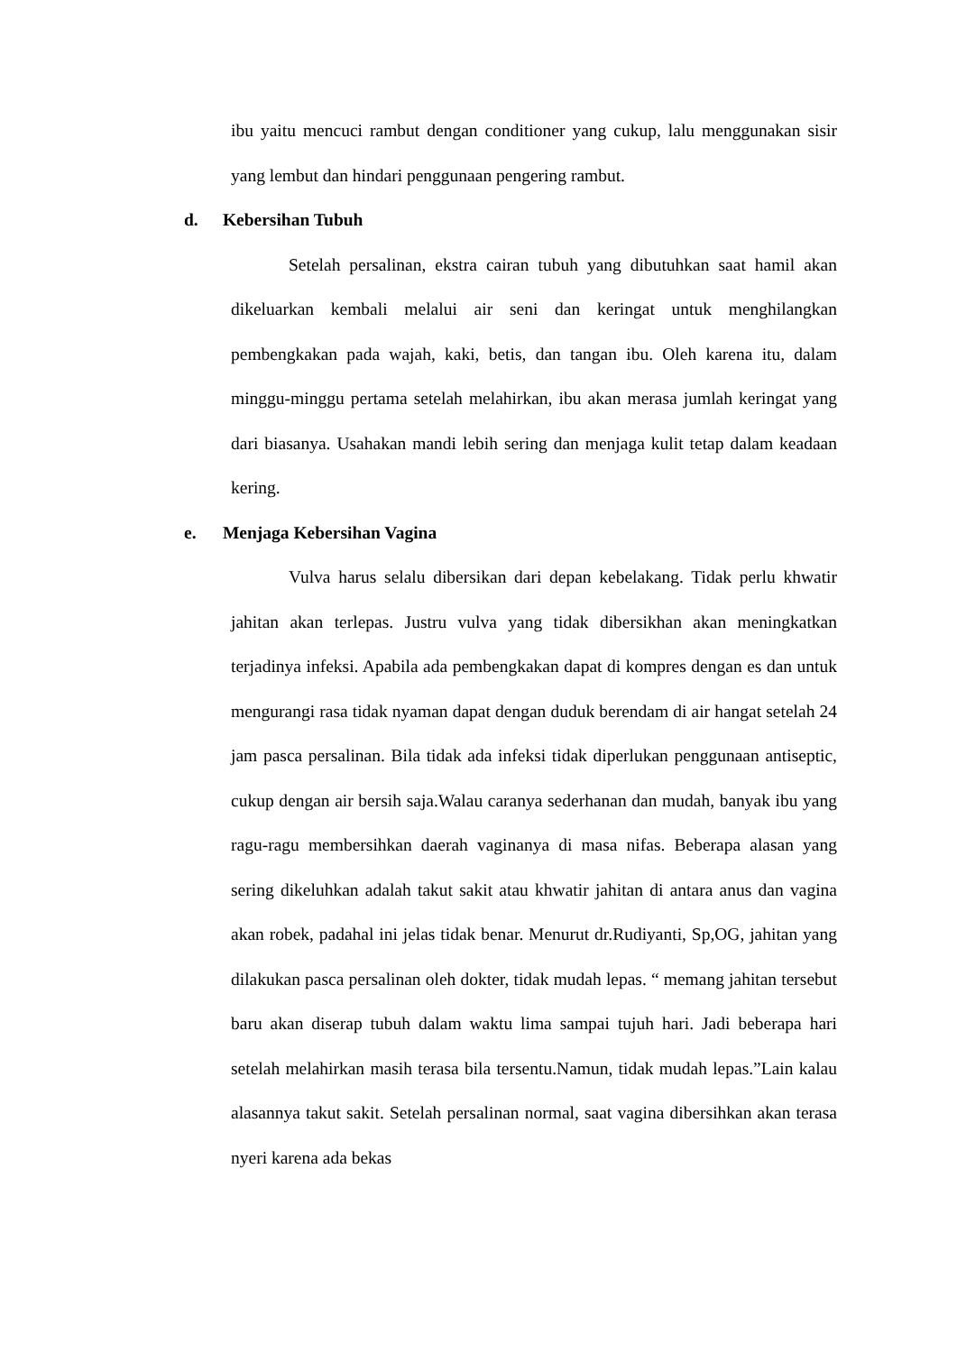ibu yaitu mencuci rambut dengan conditioner yang cukup, lalu menggunakan sisir yang lembut dan hindari penggunaan pengering rambut.
d. Kebersihan Tubuh
Setelah persalinan, ekstra cairan tubuh yang dibutuhkan saat hamil akan dikeluarkan kembali melalui air seni dan keringat untuk menghilangkan pembengkakan pada wajah, kaki, betis, dan tangan ibu. Oleh karena itu, dalam minggu-minggu pertama setelah melahirkan, ibu akan merasa jumlah keringat yang dari biasanya. Usahakan mandi lebih sering dan menjaga kulit tetap dalam keadaan kering.
e. Menjaga Kebersihan Vagina
Vulva harus selalu dibersikan dari depan kebelakang. Tidak perlu khwatir jahitan akan terlepas. Justru vulva yang tidak dibersikhan akan meningkatkan terjadinya infeksi. Apabila ada pembengkakan dapat di kompres dengan es dan untuk mengurangi rasa tidak nyaman dapat dengan duduk berendam di air hangat setelah 24 jam pasca persalinan. Bila tidak ada infeksi tidak diperlukan penggunaan antiseptic, cukup dengan air bersih saja.Walau caranya sederhanan dan mudah, banyak ibu yang ragu-ragu membersihkan daerah vaginanya di masa nifas. Beberapa alasan yang sering dikeluhkan adalah takut sakit atau khwatir jahitan di antara anus dan vagina akan robek, padahal ini jelas tidak benar. Menurut dr.Rudiyanti, Sp,OG, jahitan yang dilakukan pasca persalinan oleh dokter, tidak mudah lepas. “ memang jahitan tersebut baru akan diserap tubuh dalam waktu lima sampai tujuh hari. Jadi beberapa hari setelah melahirkan masih terasa bila tersentu.Namun, tidak mudah lepas.”Lain kalau alasannya takut sakit. Setelah persalinan normal, saat vagina dibersihkan akan terasa nyeri karena ada bekas